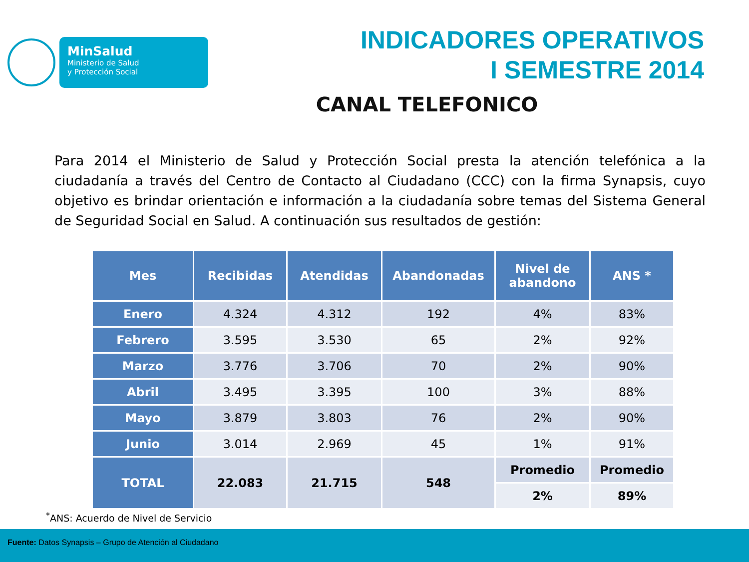MinSalud
Ministerio de Salud
y Protección Social
INDICADORES OPERATIVOS
I SEMESTRE 2014
CANAL TELEFONICO
Para 2014 el Ministerio de Salud y Protección Social presta la atención telefónica a la ciudadanía a través del Centro de Contacto al Ciudadano (CCC) con la firma Synapsis, cuyo objetivo es brindar orientación e información a la ciudadanía sobre temas del Sistema General de Seguridad Social en Salud. A continuación sus resultados de gestión:
| Mes | Recibidas | Atendidas | Abandonadas | Nivel de abandono | ANS * |
| --- | --- | --- | --- | --- | --- |
| Enero | 4.324 | 4.312 | 192 | 4% | 83% |
| Febrero | 3.595 | 3.530 | 65 | 2% | 92% |
| Marzo | 3.776 | 3.706 | 70 | 2% | 90% |
| Abril | 3.495 | 3.395 | 100 | 3% | 88% |
| Mayo | 3.879 | 3.803 | 76 | 2% | 90% |
| Junio | 3.014 | 2.969 | 45 | 1% | 91% |
| TOTAL | 22.083 | 21.715 | 548 | Promedio | Promedio |
| | | | | 2% | 89% |
<sup>*</sup> ANS: Acuerdo de Nivel de Servicio
Fuente: Datos Synapsis – Grupo de Atención al Ciudadano